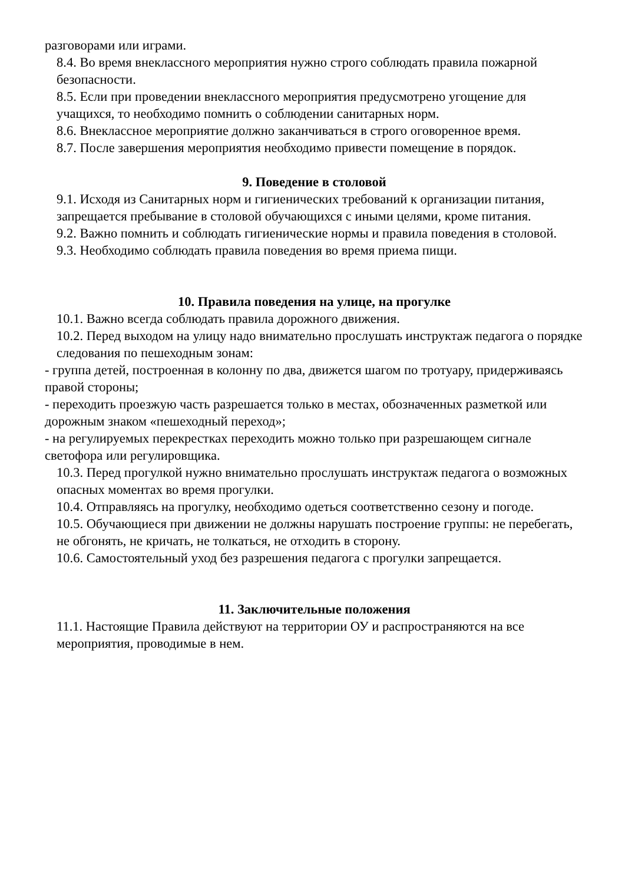разговорами или играми.
8.4. Во время внеклассного мероприятия нужно строго соблюдать правила пожарной безопасности.
8.5. Если при проведении внеклассного мероприятия предусмотрено угощение для учащихся, то необходимо помнить о соблюдении санитарных норм.
8.6. Внеклассное мероприятие должно заканчиваться в строго оговоренное время.
8.7. После завершения мероприятия необходимо привести помещение в порядок.
9. Поведение в столовой
9.1. Исходя из Санитарных норм и гигиенических требований к организации питания, запрещается пребывание в столовой обучающихся с иными целями, кроме питания.
9.2. Важно помнить и соблюдать гигиенические нормы и правила поведения в столовой.
9.3. Необходимо соблюдать правила поведения во время приема пищи.
10. Правила поведения на улице, на прогулке
10.1. Важно всегда соблюдать правила дорожного движения.
10.2. Перед выходом на улицу надо внимательно прослушать инструктаж педагога о порядке следования по пешеходным зонам:
- группа детей, построенная в колонну по два, движется шагом по тротуару, придерживаясь правой стороны;
- переходить проезжую часть разрешается только в местах, обозначенных разметкой или дорожным знаком «пешеходный переход»;
- на регулируемых перекрестках переходить можно только при разрешающем сигнале светофора или регулировщика.
10.3. Перед прогулкой нужно внимательно прослушать инструктаж педагога о возможных опасных моментах во время прогулки.
10.4. Отправляясь на прогулку, необходимо одеться соответственно сезону и погоде.
10.5. Обучающиеся при движении не должны нарушать построение группы: не перебегать, не обгонять, не кричать, не толкаться, не отходить в сторону.
10.6. Самостоятельный уход без разрешения педагога с прогулки запрещается.
11. Заключительные положения
11.1. Настоящие Правила действуют на территории ОУ и распространяются на все мероприятия, проводимые в нем.